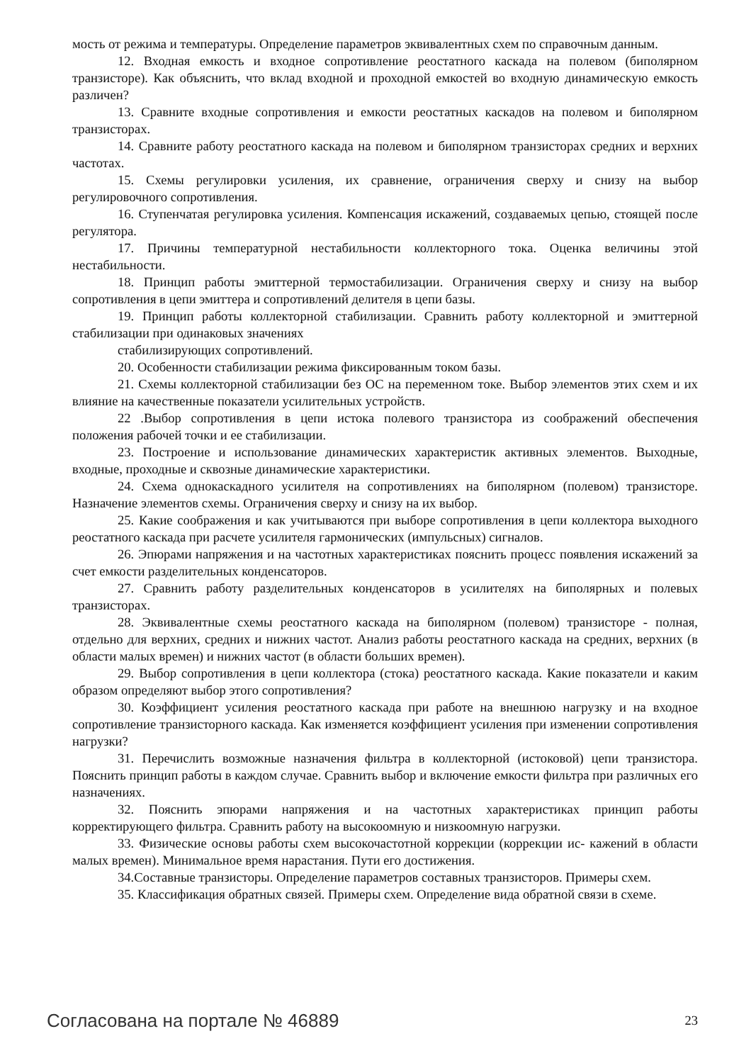мость от режима и температуры. Определение параметров эквивалентных схем по справочным данным.
12. Входная емкость и входное сопротивление реостатного каскада на полевом (биполярном транзисторе). Как объяснить, что вклад входной и проходной емкостей во входную динамическую емкость различен?
13. Сравните входные сопротивления и емкости реостатных каскадов на полевом и биполярном транзисторах.
14. Сравните работу реостатного каскада на полевом и биполярном транзисторах средних и верхних частотах.
15. Схемы регулировки усиления, их сравнение, ограничения сверху и снизу на выбор регулировочного сопротивления.
16. Ступенчатая регулировка усиления. Компенсация искажений, создаваемых цепью, стоящей после регулятора.
17. Причины температурной нестабильности коллекторного тока. Оценка величины этой нестабильности.
18. Принцип работы эмиттерной термостабилизации. Ограничения сверху и снизу на выбор сопротивления в цепи эмиттера и сопротивлений делителя в цепи базы.
19. Принцип работы коллекторной стабилизации. Сравнить работу коллекторной и эмиттерной стабилизации при одинаковых значениях
стабилизирующих сопротивлений.
20. Особенности стабилизации режима фиксированным током базы.
21. Схемы коллекторной стабилизации без ОС на переменном токе. Выбор элементов этих схем и их влияние на качественные показатели усилительных устройств.
22 .Выбор сопротивления в цепи истока полевого транзистора из соображений обеспечения положения рабочей точки и ее стабилизации.
23. Построение и использование динамических характеристик активных элементов. Выходные, входные, проходные и сквозные динамические характеристики.
24. Схема однокаскадного усилителя на сопротивлениях на биполярном (полевом) транзисторе. Назначение элементов схемы. Ограничения сверху и снизу на их выбор.
25. Какие соображения и как учитываются при выборе сопротивления в цепи коллектора выходного реостатного каскада при расчете усилителя гармонических (импульсных) сигналов.
26. Эпюрами напряжения и на частотных характеристиках пояснить процесс появления искажений за счет емкости разделительных конденсаторов.
27. Сравнить работу разделительных конденсаторов в усилителях на биполярных и полевых транзисторах.
28. Эквивалентные схемы реостатного каскада на биполярном (полевом) транзисторе - полная, отдельно для верхних, средних и нижних частот. Анализ работы реостатного каскада на средних, верхних (в области малых времен) и нижних частот (в области больших времен).
29. Выбор сопротивления в цепи коллектора (стока) реостатного каскада. Какие показатели и каким образом определяют выбор этого сопротивления?
30. Коэффициент усиления реостатного каскада при работе на внешнюю нагрузку и на входное сопротивление транзисторного каскада. Как изменяется коэффициент усиления при изменении сопротивления нагрузки?
31. Перечислить возможные назначения фильтра в коллекторной (истоковой) цепи транзистора. Пояснить принцип работы в каждом случае. Сравнить выбор и включение емкости фильтра при различных его назначениях.
32. Пояснить эпюрами напряжения и на частотных характеристиках принцип работы корректирующего фильтра. Сравнить работу на высокоомную и низкоомную нагрузки.
33. Физические основы работы схем высокочастотной коррекции (коррекции ис- кажений в области малых времен). Минимальное время нарастания. Пути его достижения.
34.Составные транзисторы. Определение параметров составных транзисторов. Примеры схем.
35. Классификация обратных связей. Примеры схем. Определение вида обратной связи в схеме.
Согласована на портале № 46889 23